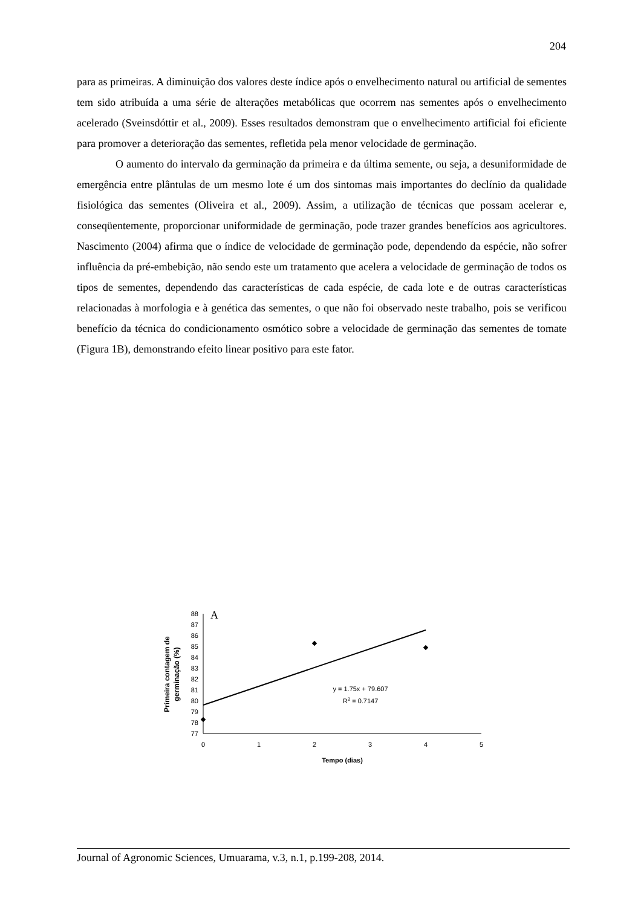204
para as primeiras. A diminuição dos valores deste índice após o envelhecimento natural ou artificial de sementes tem sido atribuída a uma série de alterações metabólicas que ocorrem nas sementes após o envelhecimento acelerado (Sveinsdóttir et al., 2009). Esses resultados demonstram que o envelhecimento artificial foi eficiente para promover a deterioração das sementes, refletida pela menor velocidade de germinação.
O aumento do intervalo da germinação da primeira e da última semente, ou seja, a desuniformidade de emergência entre plântulas de um mesmo lote é um dos sintomas mais importantes do declínio da qualidade fisiológica das sementes (Oliveira et al., 2009). Assim, a utilização de técnicas que possam acelerar e, conseqüentemente, proporcionar uniformidade de germinação, pode trazer grandes benefícios aos agricultores. Nascimento (2004) afirma que o índice de velocidade de germinação pode, dependendo da espécie, não sofrer influência da pré-embebição, não sendo este um tratamento que acelera a velocidade de germinação de todos os tipos de sementes, dependendo das características de cada espécie, de cada lote e de outras características relacionadas à morfologia e à genética das sementes, o que não foi observado neste trabalho, pois se verificou benefício da técnica do condicionamento osmótico sobre a velocidade de germinação das sementes de tomate (Figura 1B), demonstrando efeito linear positivo para este fator.
A
88
87
86
85
84
83
82
81
80
79
78
77
0
1
2
3
4
5
Tempo (dias)
y = 1.75x + 79.607
R2 = 0.7147
Primeira contagem de
germinação (%)
Journal of Agronomic Sciences, Umuarama, v.3, n.1, p.199-208, 2014.